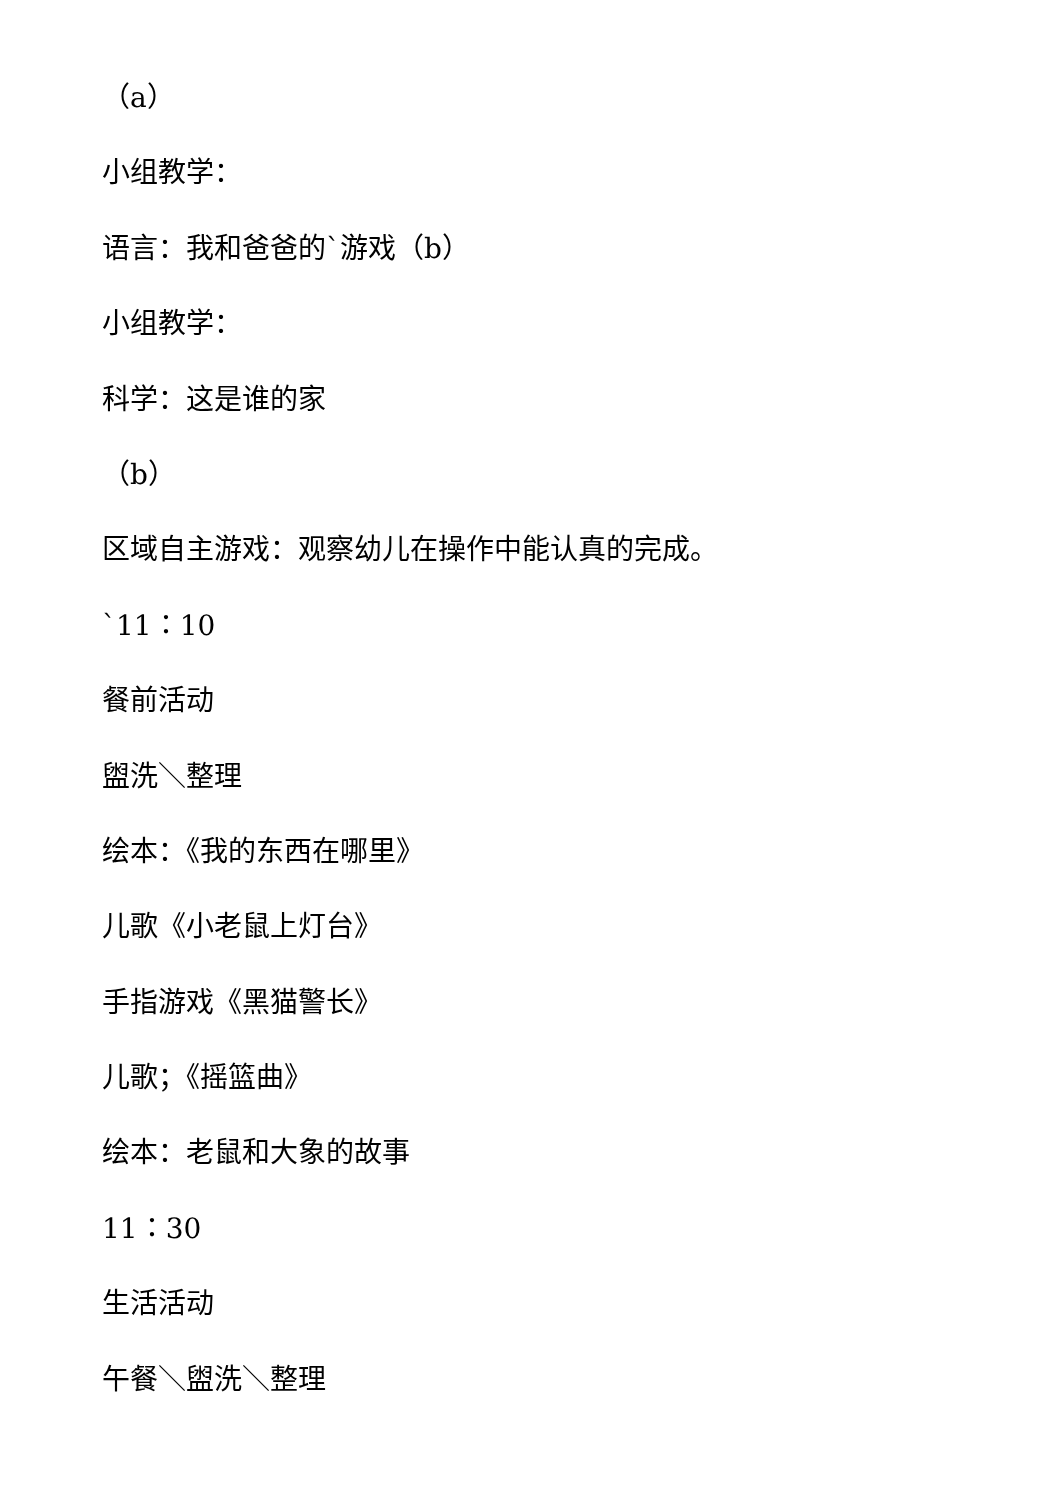（a）
小组教学：
语言：我和爸爸的`游戏（b）
小组教学：
科学：这是谁的家
（b）
区域自主游戏：观察幼儿在操作中能认真的完成。
`11：10
餐前活动
盥洗＼整理
绘本：《我的东西在哪里》
儿歌《小老鼠上灯台》
手指游戏《黑猫警长》
儿歌；《摇篮曲》
绘本：老鼠和大象的故事
11：30
生活活动
午餐＼盥洗＼整理